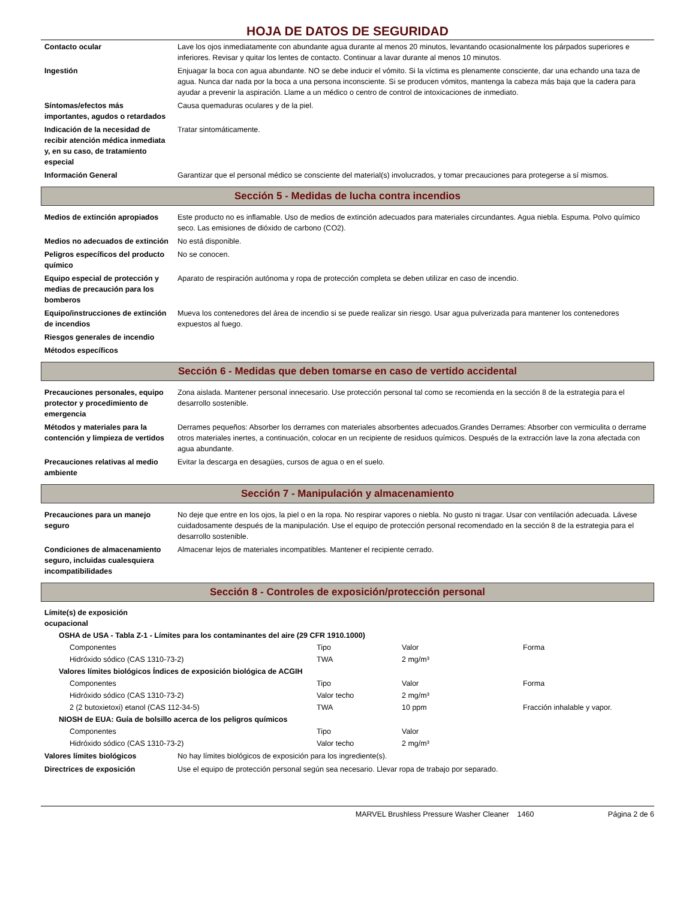HOJA DE DATOS DE SEGURIDAD
| Contacto ocular | Lave los ojos inmediatamente con abundante agua durante al menos 20 minutos, levantando ocasionalmente los párpados superiores e inferiores. Revisar y quitar los lentes de contacto. Continuar a lavar durante al menos 10 minutos. |
| Ingestión | Enjuagar la boca con agua abundante. NO se debe inducir el vómito. Si la víctima es plenamente consciente, dar una echando una taza de agua. Nunca dar nada por la boca a una persona inconsciente. Si se producen vómitos, mantenga la cabeza más baja que la cadera para ayudar a prevenir la aspiración. Llame a un médico o centro de control de intoxicaciones de inmediato. |
| Síntomas/efectos más importantes, agudos o retardados | Causa quemaduras oculares y de la piel. |
| Indicación de la necesidad de recibir atención médica inmediata y, en su caso, de tratamiento especial | Tratar sintomáticamente. |
| Información General | Garantizar que el personal médico se consciente del material(s) involucrados, y tomar precauciones para protegerse a sí mismos. |
Sección 5 - Medidas de lucha contra incendios
| Medios de extinción apropiados | Este producto no es inflamable. Uso de medios de extinción adecuados para materiales circundantes. Agua niebla. Espuma. Polvo químico seco. Las emisiones de dióxido de carbono (CO2). |
| Medios no adecuados de extinción | No está disponible. |
| Peligros específicos del producto químico | No se conocen. |
| Equipo especial de protección y medias de precaución para los bomberos | Aparato de respiración autónoma y ropa de protección completa se deben utilizar en caso de incendio. |
| Equipo/instrucciones de extinción de incendios | Mueva los contenedores del área de incendio si se puede realizar sin riesgo. Usar agua pulverizada para mantener los contenedores expuestos al fuego. |
| Riesgos generales de incendio | |
| Métodos específicos | |
Sección 6 - Medidas que deben tomarse en caso de vertido accidental
| Precauciones personales, equipo protector y procedimiento de emergencia | Zona aislada. Mantener personal innecesario. Use protección personal tal como se recomienda en la sección 8 de la estrategia para el desarrollo sostenible. |
| Métodos y materiales para la contención y limpieza de vertidos | Derrames pequeños: Absorber los derrames con materiales absorbentes adecuados.Grandes Derrames: Absorber con vermiculita o derrame otros materiales inertes, a continuación, colocar en un recipiente de residuos químicos. Después de la extracción lave la zona afectada con agua abundante. |
| Precauciones relativas al medio ambiente | Evitar la descarga en desagües, cursos de agua o en el suelo. |
Sección 7 - Manipulación y almacenamiento
| Precauciones para un manejo seguro | No deje que entre en los ojos, la piel o en la ropa. No respirar vapores o niebla. No gusto ni tragar. Usar con ventilación adecuada. Lávese cuidadosamente después de la manipulación. Use el equipo de protección personal recomendado en la sección 8 de la estrategia para el desarrollo sostenible. |
| Condiciones de almacenamiento seguro, incluidas cualesquiera incompatibilidades | Almacenar lejos de materiales incompatibles. Mantener el recipiente cerrado. |
Sección 8 - Controles de exposición/protección personal
| Límite(s) de exposición ocupacional | | | |
| OSHA de USA - Tabla Z-1 - Límites para los contaminantes del aire (29 CFR 1910.1000) | | | |
| Componentes | Tipo | Valor | Forma |
| Hidróxido sódico (CAS 1310-73-2) | TWA | 2 mg/m³ | |
| Valores límites biológicos Índices de exposición biológica de ACGIH | | | |
| Componentes | Tipo | Valor | Forma |
| Hidróxido sódico (CAS 1310-73-2) | Valor techo | 2 mg/m³ | |
| 2 (2 butoxietoxi) etanol (CAS 112-34-5) | TWA | 10 ppm | Fracción inhalable y vapor. |
| NIOSH de EUA: Guía de bolsillo acerca de los peligros químicos | | | |
| Componentes | Tipo | Valor | |
| Hidróxido sódico (CAS 1310-73-2) | Valor techo | 2 mg/m³ | |
| Valores límites biológicos | No hay límites biológicos de exposición para los ingrediente(s). |
| Directrices de exposición | Use el equipo de protección personal según sea necesario. Llevar ropa de trabajo por separado. |
MARVEL Brushless Pressure Washer Cleaner 1460 Página 2 de 6